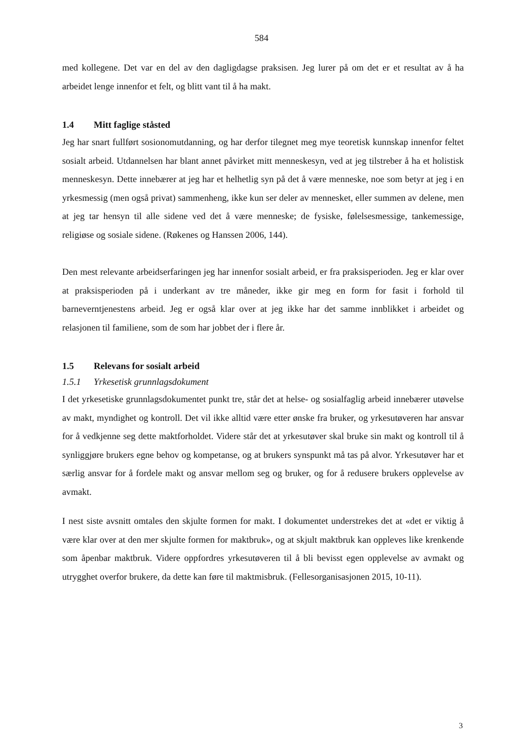584
med kollegene. Det var en del av den dagligdagse praksisen. Jeg lurer på om det er et resultat av å ha arbeidet lenge innenfor et felt, og blitt vant til å ha makt.
1.4 Mitt faglige ståsted
Jeg har snart fullført sosionomutdanning, og har derfor tilegnet meg mye teoretisk kunnskap innenfor feltet sosialt arbeid. Utdannelsen har blant annet påvirket mitt menneskesyn, ved at jeg tilstreber å ha et holistisk menneskesyn. Dette innebærer at jeg har et helhetlig syn på det å være menneske, noe som betyr at jeg i en yrkesmessig (men også privat) sammenheng, ikke kun ser deler av mennesket, eller summen av delene, men at jeg tar hensyn til alle sidene ved det å være menneske; de fysiske, følelsesmessige, tankemessige, religiøse og sosiale sidene. (Røkenes og Hanssen 2006, 144).
Den mest relevante arbeidserfaringen jeg har innenfor sosialt arbeid, er fra praksisperioden. Jeg er klar over at praksisperioden på i underkant av tre måneder, ikke gir meg en form for fasit i forhold til barneverntjenestens arbeid. Jeg er også klar over at jeg ikke har det samme innblikket i arbeidet og relasjonen til familiene, som de som har jobbet der i flere år.
1.5 Relevans for sosialt arbeid
1.5.1 Yrkesetisk grunnlagsdokument
I det yrkesetiske grunnlagsdokumentet punkt tre, står det at helse- og sosialfaglig arbeid innebærer utøvelse av makt, myndighet og kontroll. Det vil ikke alltid være etter ønske fra bruker, og yrkesutøveren har ansvar for å vedkjenne seg dette maktforholdet. Videre står det at yrkesutøver skal bruke sin makt og kontroll til å synliggjøre brukers egne behov og kompetanse, og at brukers synspunkt må tas på alvor. Yrkesutøver har et særlig ansvar for å fordele makt og ansvar mellom seg og bruker, og for å redusere brukers opplevelse av avmakt.
I nest siste avsnitt omtales den skjulte formen for makt. I dokumentet understrekes det at «det er viktig å være klar over at den mer skjulte formen for maktbruk», og at skjult maktbruk kan oppleves like krenkende som åpenbar maktbruk. Videre oppfordres yrkesutøveren til å bli bevisst egen opplevelse av avmakt og utrygghet overfor brukere, da dette kan føre til maktmisbruk. (Fellesorganisasjonen 2015, 10-11).
3